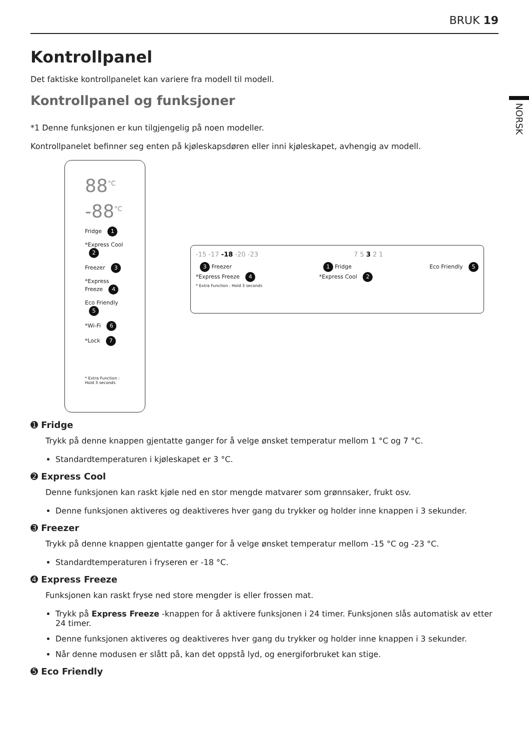BRUK 19
NORSK
Kontrollpanel
Det faktiske kontrollpanelet kan variere fra modell til modell.
Kontrollpanel og funksjoner
*1 Denne funksjonen er kun tilgjengelig på noen modeller.
Kontrollpanelet befinner seg enten på kjøleskapsdøren eller inni kjøleskapet, avhengig av modell.
88<sup>°C</sup>
-88<sup>°C</sup>
Fridge 1
*Express Cool 2
Freezer 3
*Express Freeze 4
Eco Friendly 5
*Wi-Fi 6
*Lock 7
* Extra Function : Hold 3 seconds
-15 -17 -18 -20 -23 7 5 3 2 1
3 Freezer
*Express Freeze 4
* Extra Function : Hold 3 seconds 1 Fridge
*Express Cool 2 Eco Friendly 5
➊ Fridge
Trykk på denne knappen gjentatte ganger for å velge ønsket temperatur mellom 1 °C og 7 °C.
Standardtemperaturen i kjøleskapet er 3 °C.
➋ Express Cool
Denne funksjonen kan raskt kjøle ned en stor mengde matvarer som grønnsaker, frukt osv.
Denne funksjonen aktiveres og deaktiveres hver gang du trykker og holder inne knappen i 3 sekunder.
➌ Freezer
Trykk på denne knappen gjentatte ganger for å velge ønsket temperatur mellom -15 °C og -23 °C.
Standardtemperaturen i fryseren er -18 °C.
➍ Express Freeze
Funksjonen kan raskt fryse ned store mengder is eller frossen mat.
Trykk på Express Freeze -knappen for å aktivere funksjonen i 24 timer. Funksjonen slås automatisk av etter 24 timer.
Denne funksjonen aktiveres og deaktiveres hver gang du trykker og holder inne knappen i 3 sekunder.
Når denne modusen er slått på, kan det oppstå lyd, og energiforbruket kan stige.
➎ Eco Friendly